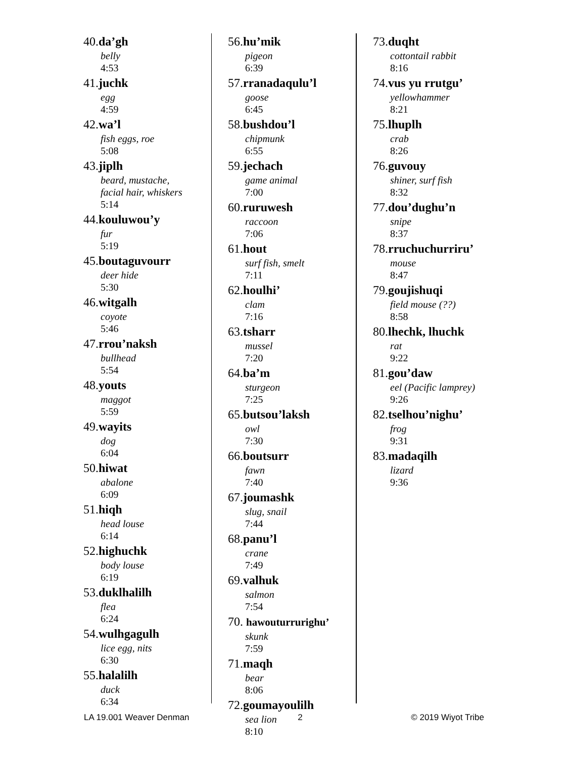40.da’gh
belly
4:53
41.juchk
egg
4:59
42.wa’l
fish eggs, roe
5:08
43.jiplh
beard, mustache,
facial hair, whiskers
5:14
44.kouluwou’y
fur
5:19
45.boutaguvourr
deer hide
5:30
46.witgalh
coyote
5:46
47.rrou’naksh
bullhead
5:54
48.youts
maggot
5:59
49.wayits
dog
6:04
50.hiwat
abalone
6:09
51.hiqh
head louse
6:14
52.highuchk
body louse
6:19
53.duklhalilh
flea
6:24
54.wulhgagulh
lice egg, nits
6:30
55.halalilh
duck
6:34
56.hu’mik
pigeon
6:39
57.rranadaqulu’l
goose
6:45
58.bushdou’l
chipmunk
6:55
59.jechach
game animal
7:00
60.ruruwesh
raccoon
7:06
61.hout
surf fish, smelt
7:11
62.houlhi’
clam
7:16
63.tsharr
mussel
7:20
64.ba’m
sturgeon
7:25
65.butsou’laksh
owl
7:30
66.boutsurr
fawn
7:40
67.joumashk
slug, snail
7:44
68.panu’l
crane
7:49
69.valhuk
salmon
7:54
70. hawouturrurighu’
skunk
7:59
71.maqh
bear
8:06
72.goumayoulilh
sea lion
8:10
73.duqht
cottontail rabbit
8:16
74.vus yu rrutgu’
yellowhammer
8:21
75.lhuplh
crab
8:26
76.guvouy
shiner, surf fish
8:32
77.dou’dughu’n
snipe
8:37
78.rruchuchurriru’
mouse
8:47
79.goujishuqi
field mouse (??)
8:58
80.lhechk, lhuchk
rat
9:22
81.gou’daw
eel (Pacific lamprey)
9:26
82.tselhou’nighu’
frog
9:31
83.madaqilh
lizard
9:36
LA 19.001 Weaver Denman 2 © 2019 Wiyot Tribe